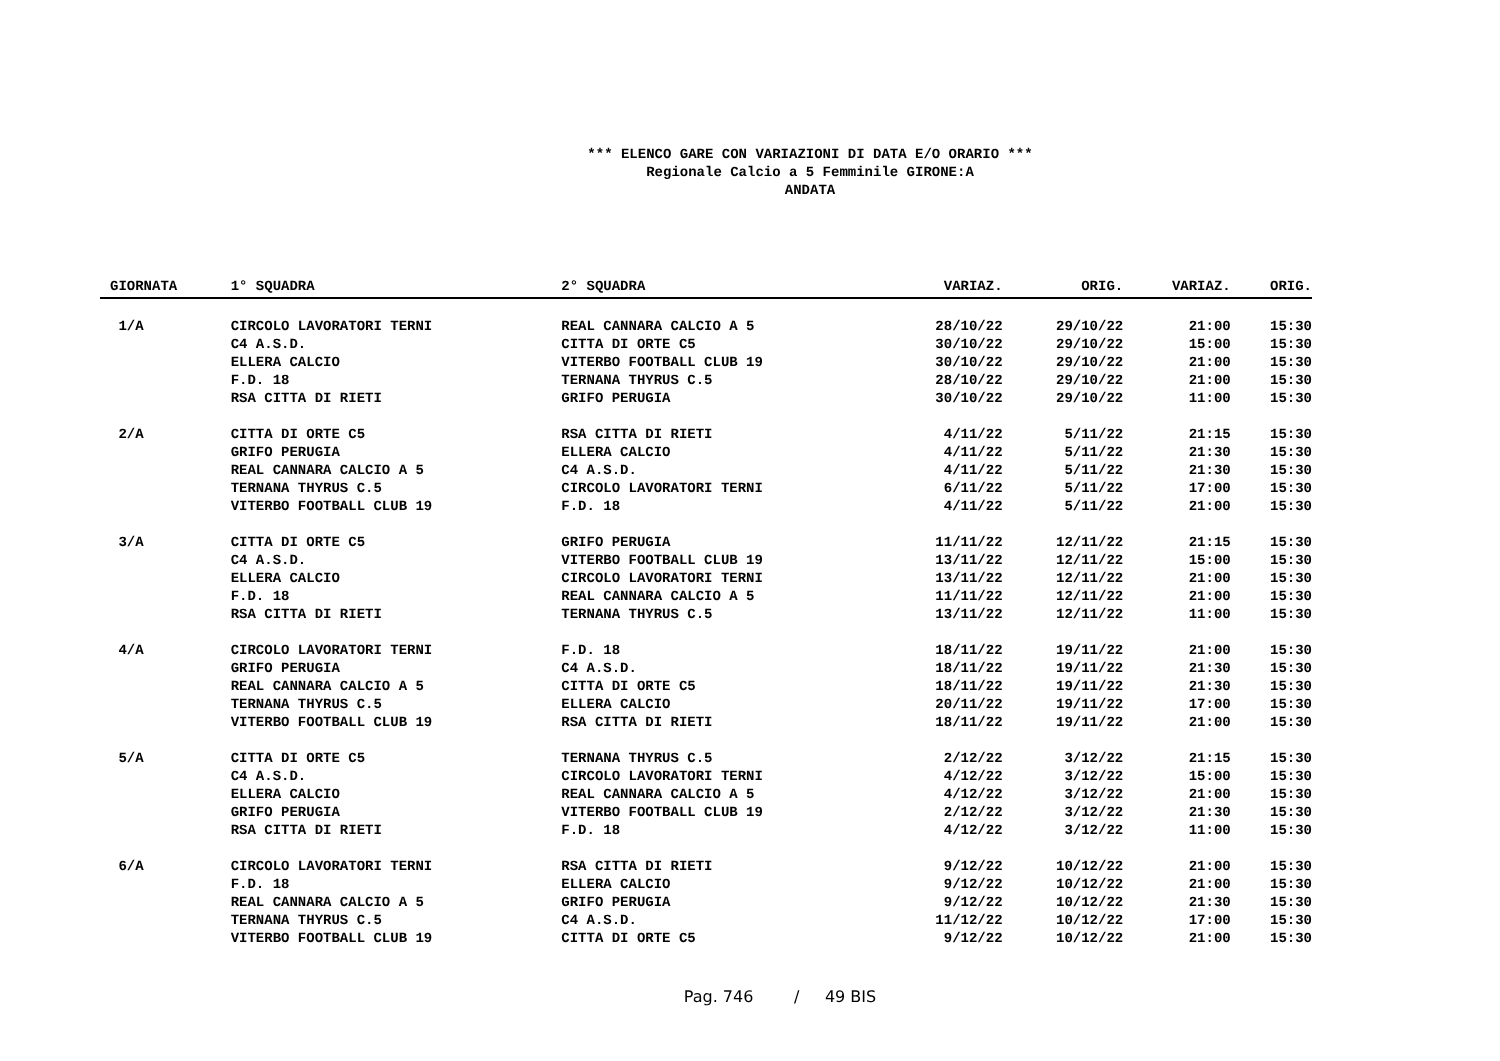*** ELENCO GARE CON VARIAZIONI DI DATA E/O ORARIO ***
Regionale Calcio a 5 Femminile GIRONE:A
ANDATA
| GIORNATA | 1° SQUADRA | 2° SQUADRA | VARIAZ. | ORIG. | VARIAZ. | ORIG. |
| --- | --- | --- | --- | --- | --- | --- |
| 1/A | CIRCOLO LAVORATORI TERNI | REAL CANNARA CALCIO A 5 | 28/10/22 | 29/10/22 | 21:00 | 15:30 |
| | C4 A.S.D. | CITTA DI ORTE C5 | 30/10/22 | 29/10/22 | 15:00 | 15:30 |
| | ELLERA CALCIO | VITERBO FOOTBALL CLUB 19 | 30/10/22 | 29/10/22 | 21:00 | 15:30 |
| | F.D. 18 | TERNANA THYRUS C.5 | 28/10/22 | 29/10/22 | 21:00 | 15:30 |
| | RSA CITTA DI RIETI | GRIFO PERUGIA | 30/10/22 | 29/10/22 | 11:00 | 15:30 |
| 2/A | CITTA DI ORTE C5 | RSA CITTA DI RIETI | 4/11/22 | 5/11/22 | 21:15 | 15:30 |
| | GRIFO PERUGIA | ELLERA CALCIO | 4/11/22 | 5/11/22 | 21:30 | 15:30 |
| | REAL CANNARA CALCIO A 5 | C4 A.S.D. | 4/11/22 | 5/11/22 | 21:30 | 15:30 |
| | TERNANA THYRUS C.5 | CIRCOLO LAVORATORI TERNI | 6/11/22 | 5/11/22 | 17:00 | 15:30 |
| | VITERBO FOOTBALL CLUB 19 | F.D. 18 | 4/11/22 | 5/11/22 | 21:00 | 15:30 |
| 3/A | CITTA DI ORTE C5 | GRIFO PERUGIA | 11/11/22 | 12/11/22 | 21:15 | 15:30 |
| | C4 A.S.D. | VITERBO FOOTBALL CLUB 19 | 13/11/22 | 12/11/22 | 15:00 | 15:30 |
| | ELLERA CALCIO | CIRCOLO LAVORATORI TERNI | 13/11/22 | 12/11/22 | 21:00 | 15:30 |
| | F.D. 18 | REAL CANNARA CALCIO A 5 | 11/11/22 | 12/11/22 | 21:00 | 15:30 |
| | RSA CITTA DI RIETI | TERNANA THYRUS C.5 | 13/11/22 | 12/11/22 | 11:00 | 15:30 |
| 4/A | CIRCOLO LAVORATORI TERNI | F.D. 18 | 18/11/22 | 19/11/22 | 21:00 | 15:30 |
| | GRIFO PERUGIA | C4 A.S.D. | 18/11/22 | 19/11/22 | 21:30 | 15:30 |
| | REAL CANNARA CALCIO A 5 | CITTA DI ORTE C5 | 18/11/22 | 19/11/22 | 21:30 | 15:30 |
| | TERNANA THYRUS C.5 | ELLERA CALCIO | 20/11/22 | 19/11/22 | 17:00 | 15:30 |
| | VITERBO FOOTBALL CLUB 19 | RSA CITTA DI RIETI | 18/11/22 | 19/11/22 | 21:00 | 15:30 |
| 5/A | CITTA DI ORTE C5 | TERNANA THYRUS C.5 | 2/12/22 | 3/12/22 | 21:15 | 15:30 |
| | C4 A.S.D. | CIRCOLO LAVORATORI TERNI | 4/12/22 | 3/12/22 | 15:00 | 15:30 |
| | ELLERA CALCIO | REAL CANNARA CALCIO A 5 | 4/12/22 | 3/12/22 | 21:00 | 15:30 |
| | GRIFO PERUGIA | VITERBO FOOTBALL CLUB 19 | 2/12/22 | 3/12/22 | 21:30 | 15:30 |
| | RSA CITTA DI RIETI | F.D. 18 | 4/12/22 | 3/12/22 | 11:00 | 15:30 |
| 6/A | CIRCOLO LAVORATORI TERNI | RSA CITTA DI RIETI | 9/12/22 | 10/12/22 | 21:00 | 15:30 |
| | F.D. 18 | ELLERA CALCIO | 9/12/22 | 10/12/22 | 21:00 | 15:30 |
| | REAL CANNARA CALCIO A 5 | GRIFO PERUGIA | 9/12/22 | 10/12/22 | 21:30 | 15:30 |
| | TERNANA THYRUS C.5 | C4 A.S.D. | 11/12/22 | 10/12/22 | 17:00 | 15:30 |
| | VITERBO FOOTBALL CLUB 19 | CITTA DI ORTE C5 | 9/12/22 | 10/12/22 | 21:00 | 15:30 |
Pag. 746 / 49 BIS